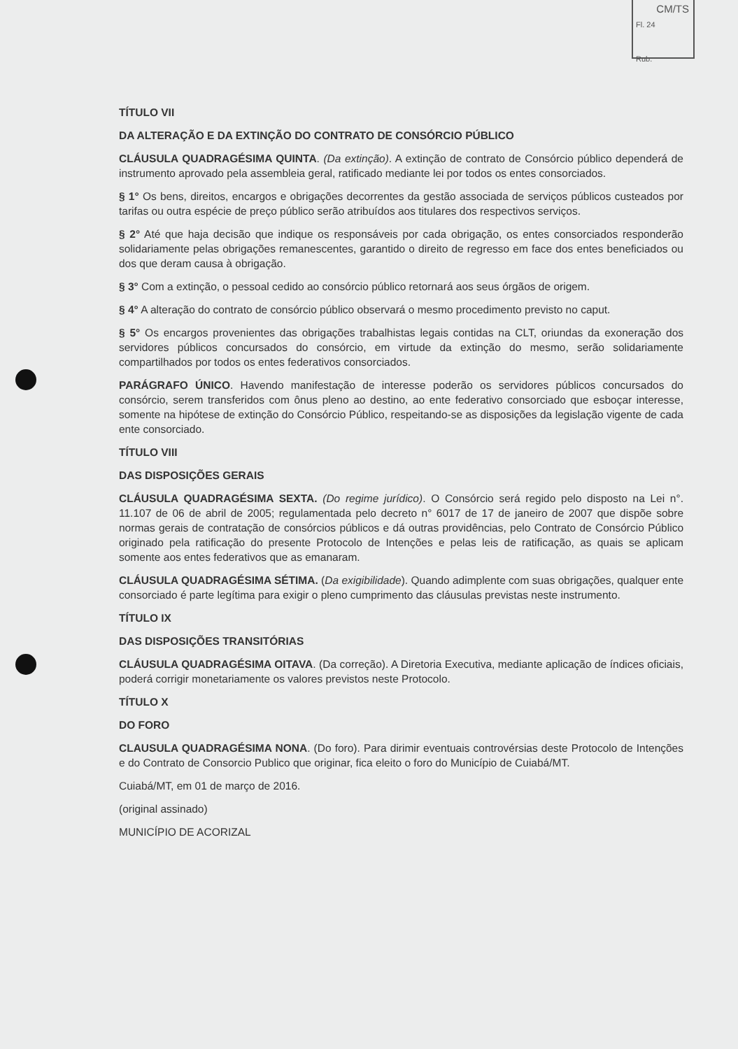CM/TS
Fl. 24
Rub.
TÍTULO VII
DA ALTERAÇÃO E DA EXTINÇÃO DO CONTRATO DE CONSÓRCIO PÚBLICO
CLÁUSULA QUADRAGÉSIMA QUINTA. (Da extinção). A extinção de contrato de Consórcio público dependerá de instrumento aprovado pela assembleia geral, ratificado mediante lei por todos os entes consorciados.
§ 1° Os bens, direitos, encargos e obrigações decorrentes da gestão associada de serviços públicos custeados por tarifas ou outra espécie de preço público serão atribuídos aos titulares dos respectivos serviços.
§ 2° Até que haja decisão que indique os responsáveis por cada obrigação, os entes consorciados responderão solidariamente pelas obrigações remanescentes, garantido o direito de regresso em face dos entes beneficiados ou dos que deram causa à obrigação.
§ 3° Com a extinção, o pessoal cedido ao consórcio público retornará aos seus órgãos de origem.
§ 4° A alteração do contrato de consórcio público observará o mesmo procedimento previsto no caput.
§ 5° Os encargos provenientes das obrigações trabalhistas legais contidas na CLT, oriundas da exoneração dos servidores públicos concursados do consórcio, em virtude da extinção do mesmo, serão solidariamente compartilhados por todos os entes federativos consorciados.
PARÁGRAFO ÚNICO. Havendo manifestação de interesse poderão os servidores públicos concursados do consórcio, serem transferidos com ônus pleno ao destino, ao ente federativo consorciado que esboçar interesse, somente na hipótese de extinção do Consórcio Público, respeitando-se as disposições da legislação vigente de cada ente consorciado.
TÍTULO VIII
DAS DISPOSIÇÕES GERAIS
CLÁUSULA QUADRAGÉSIMA SEXTA. (Do regime jurídico). O Consórcio será regido pelo disposto na Lei n°. 11.107 de 06 de abril de 2005; regulamentada pelo decreto n° 6017 de 17 de janeiro de 2007 que dispõe sobre normas gerais de contratação de consórcios públicos e dá outras providências, pelo Contrato de Consórcio Público originado pela ratificação do presente Protocolo de Intenções e pelas leis de ratificação, as quais se aplicam somente aos entes federativos que as emanaram.
CLÁUSULA QUADRAGÉSIMA SÉTIMA. (Da exigibilidade). Quando adimplente com suas obrigações, qualquer ente consorciado é parte legítima para exigir o pleno cumprimento das cláusulas previstas neste instrumento.
TÍTULO IX
DAS DISPOSIÇÕES TRANSITÓRIAS
CLÁUSULA QUADRAGÉSIMA OITAVA. (Da correção). A Diretoria Executiva, mediante aplicação de índices oficiais, poderá corrigir monetariamente os valores previstos neste Protocolo.
TÍTULO X
DO FORO
CLAUSULA QUADRAGÉSIMA NONA. (Do foro). Para dirimir eventuais controvérsias deste Protocolo de Intenções e do Contrato de Consorcio Publico que originar, fica eleito o foro do Município de Cuiabá/MT.
Cuiabá/MT, em 01 de março de 2016.
(original assinado)
MUNICÍPIO DE ACORIZAL